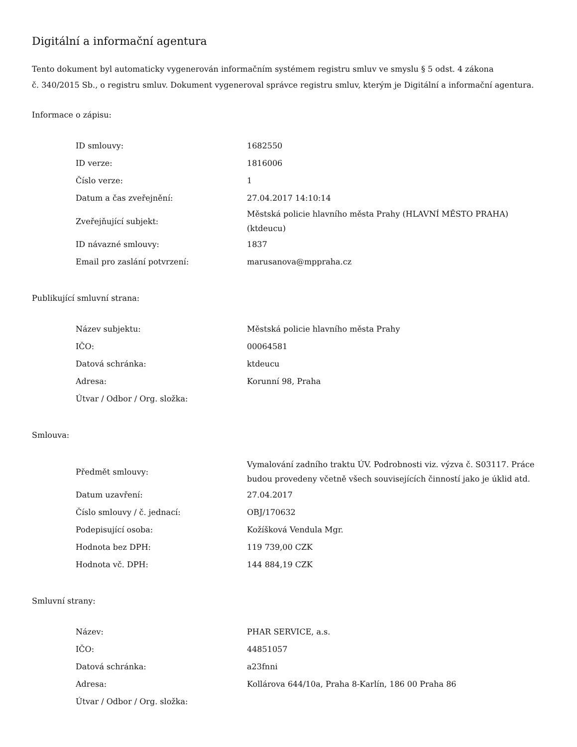Digitální a informační agentura
Tento dokument byl automaticky vygenerován informačním systémem registru smluv ve smyslu § 5 odst. 4 zákona
č. 340/2015 Sb., o registru smluv. Dokument vygeneroval správce registru smluv, kterým je Digitální a informační agentura.
Informace o zápisu:
| ID smlouvy: | 1682550 |
| ID verze: | 1816006 |
| Číslo verze: | 1 |
| Datum a čas zveřejnění: | 27.04.2017 14:10:14 |
| Zveřejňující subjekt: | Městská policie hlavního města Prahy (HLAVNÍ MĚSTO PRAHA) (ktdeucu) |
| ID návazné smlouvy: | 1837 |
| Email pro zaslání potvrzení: | marusanova@mppraha.cz |
Publikující smluvní strana:
| Název subjektu: | Městská policie hlavního města Prahy |
| IČO: | 00064581 |
| Datová schránka: | ktdeucu |
| Adresa: | Korunní 98, Praha |
| Útvar / Odbor / Org. složka: | |
Smlouva:
| Předmět smlouvy: | Vymalování zadního traktu ÚV. Podrobnosti viz. výzva č. S03117. Práce budou provedeny včetně všech souvisejících činností jako je úklid atd. |
| Datum uzavření: | 27.04.2017 |
| Číslo smlouvy / č. jednací: | OBJ/170632 |
| Podepisující osoba: | Kožíšková Vendula Mgr. |
| Hodnota bez DPH: | 119 739,00 CZK |
| Hodnota vč. DPH: | 144 884,19 CZK |
Smluvní strany:
| Název: | PHAR SERVICE, a.s. |
| IČO: | 44851057 |
| Datová schránka: | a23fnni |
| Adresa: | Kollárova 644/10a, Praha 8-Karlín, 186 00 Praha 86 |
| Útvar / Odbor / Org. složka: | |